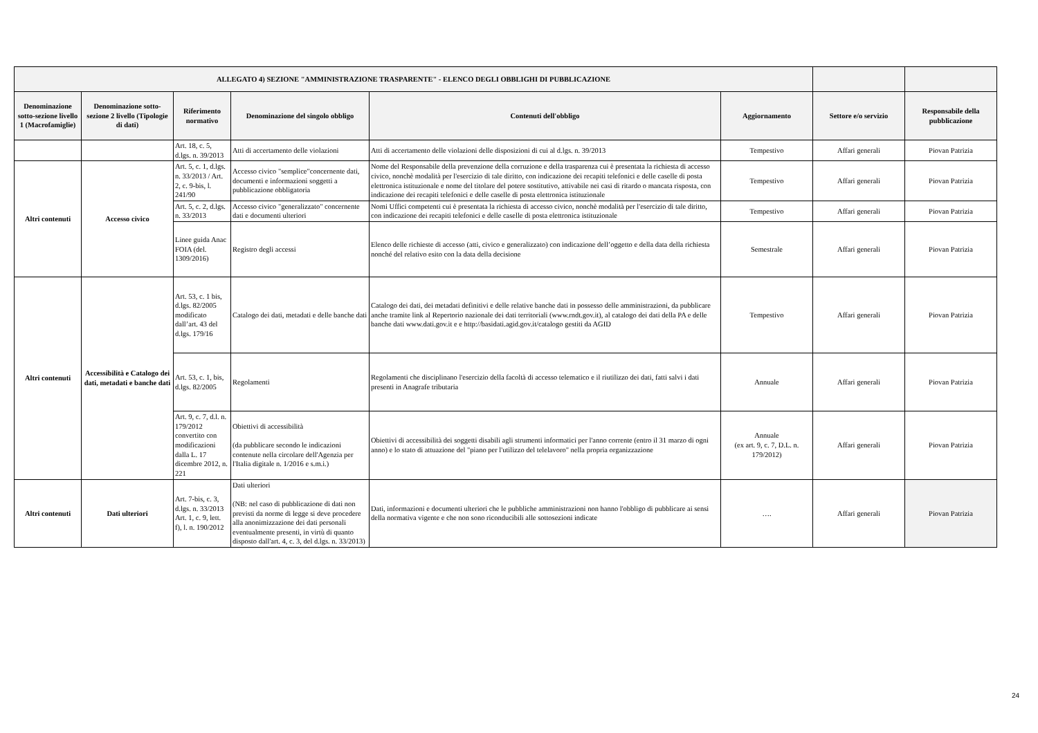| ALLEGATO 4) SEZIONE "AMMINISTRAZIONE TRASPARENTE" - ELENCO DEGLI OBBLIGHI DI PUBBLICAZIONE | | | | | | | |
| --- | --- | --- | --- | --- | --- | --- | --- |
| Denominazione sotto-sezione livello 1 (Macrofamiglie) | Denominazione sotto-sezione 2 livello (Tipologie di dati) | Riferimento normativo | Denominazione del singolo obbligo | Contenuti dell'obbligo | Aggiornamento | Settore e/o servizio | Responsabile della pubblicazione |
| | | Art. 18, c. 5, d.lgs. n. 39/2013 | Atti di accertamento delle violazioni | Atti di accertamento delle violazioni delle disposizioni di cui al d.lgs. n. 39/2013 | Tempestivo | Affari generali | Piovan Patrizia |
| Altri contenuti | Accesso civico | Art. 5, c. 1, d.lgs. n. 33/2013 / Art. 2, c. 9-bis, l. 241/90 | Accesso civico "semplice"concernente dati, documenti e informazioni soggetti a pubblicazione obbligatoria | Nome del Responsabile della prevenzione della corruzione e della trasparenza cui è presentata la richiesta di accesso civico, nonchè modalità per l'esercizio di tale diritto, con indicazione dei recapiti telefonici e delle caselle di posta elettronica istituzionale e nome del titolare del potere sostitutivo, attivabile nei casi di ritardo o mancata risposta, con indicazione dei recapiti telefonici e delle caselle di posta elettronica istituzionale | Tempestivo | Affari generali | Piovan Patrizia |
| | | Art. 5, c. 2, d.lgs. n. 33/2013 | Accesso civico "generalizzato" concernente dati e documenti ulteriori | Nomi Uffici competenti cui è presentata la richiesta di accesso civico, nonchè modalità per l'esercizio di tale diritto, con indicazione dei recapiti telefonici e delle caselle di posta elettronica istituzionale | Tempestivo | Affari generali | Piovan Patrizia |
| | | Linee guida Anac FOIA (del. 1309/2016) | Registro degli accessi | Elenco delle richieste di accesso (atti, civico e generalizzato) con indicazione dell’oggetto e della data della richiesta nonché del relativo esito con la data della decisione | Semestrale | Affari generali | Piovan Patrizia |
| Altri contenuti | Accessibilità e Catalogo dei dati, metadati e banche dati | Art. 53, c. 1 bis, d.lgs. 82/2005 modificato dall’art. 43 del d.lgs. 179/16 | Catalogo dei dati, metadati e delle banche dati | Catalogo dei dati, dei metadati definitivi e delle relative banche dati in possesso delle amministrazioni, da pubblicare anche tramite link al Repertorio nazionale dei dati territoriali (www.rndt.gov.it), al catalogo dei dati della PA e delle banche dati www.dati.gov.it e e http://basidati.agid.gov.it/catalogo gestiti da AGID | Tempestivo | Affari generali | Piovan Patrizia |
| | | Art. 53, c. 1, bis, d.lgs. 82/2005 | Regolamenti | Regolamenti che disciplinano l'esercizio della facoltà di accesso telematico e il riutilizzo dei dati, fatti salvi i dati presenti in Anagrafe tributaria | Annuale | Affari generali | Piovan Patrizia |
| | | Art. 9, c. 7, d.l. n. 179/2012 convertito con modificazioni dalla L. 17 dicembre 2012, n. 221 | Obiettivi di accessibilità (da pubblicare secondo le indicazioni contenute nella circolare dell'Agenzia per l'Italia digitale n. 1/2016 e s.m.i.) | Obiettivi di accessibilità dei soggetti disabili agli strumenti informatici per l'anno corrente (entro il 31 marzo di ogni anno) e lo stato di attuazione del "piano per l'utilizzo del telelavoro" nella propria organizzazione | Annuale (ex art. 9, c. 7, D.L. n. 179/2012) | Affari generali | Piovan Patrizia |
| Altri contenuti | Dati ulteriori | Art. 7-bis, c. 3, d.lgs. n. 33/2013 Art. 1, c. 9, lett. f), l. n. 190/2012 | Dati ulteriori (NB: nel caso di pubblicazione di dati non previsti da norme di legge si deve procedere alla anonimizzazione dei dati personali eventualmente presenti, in virtù di quanto disposto dall'art. 4, c. 3, del d.lgs. n. 33/2013) | Dati, informazioni e documenti ulteriori che le pubbliche amministrazioni non hanno l'obbligo di pubblicare ai sensi della normativa vigente e che non sono riconducibili alle sottosezioni indicate | …. | Affari generali | Piovan Patrizia |
24